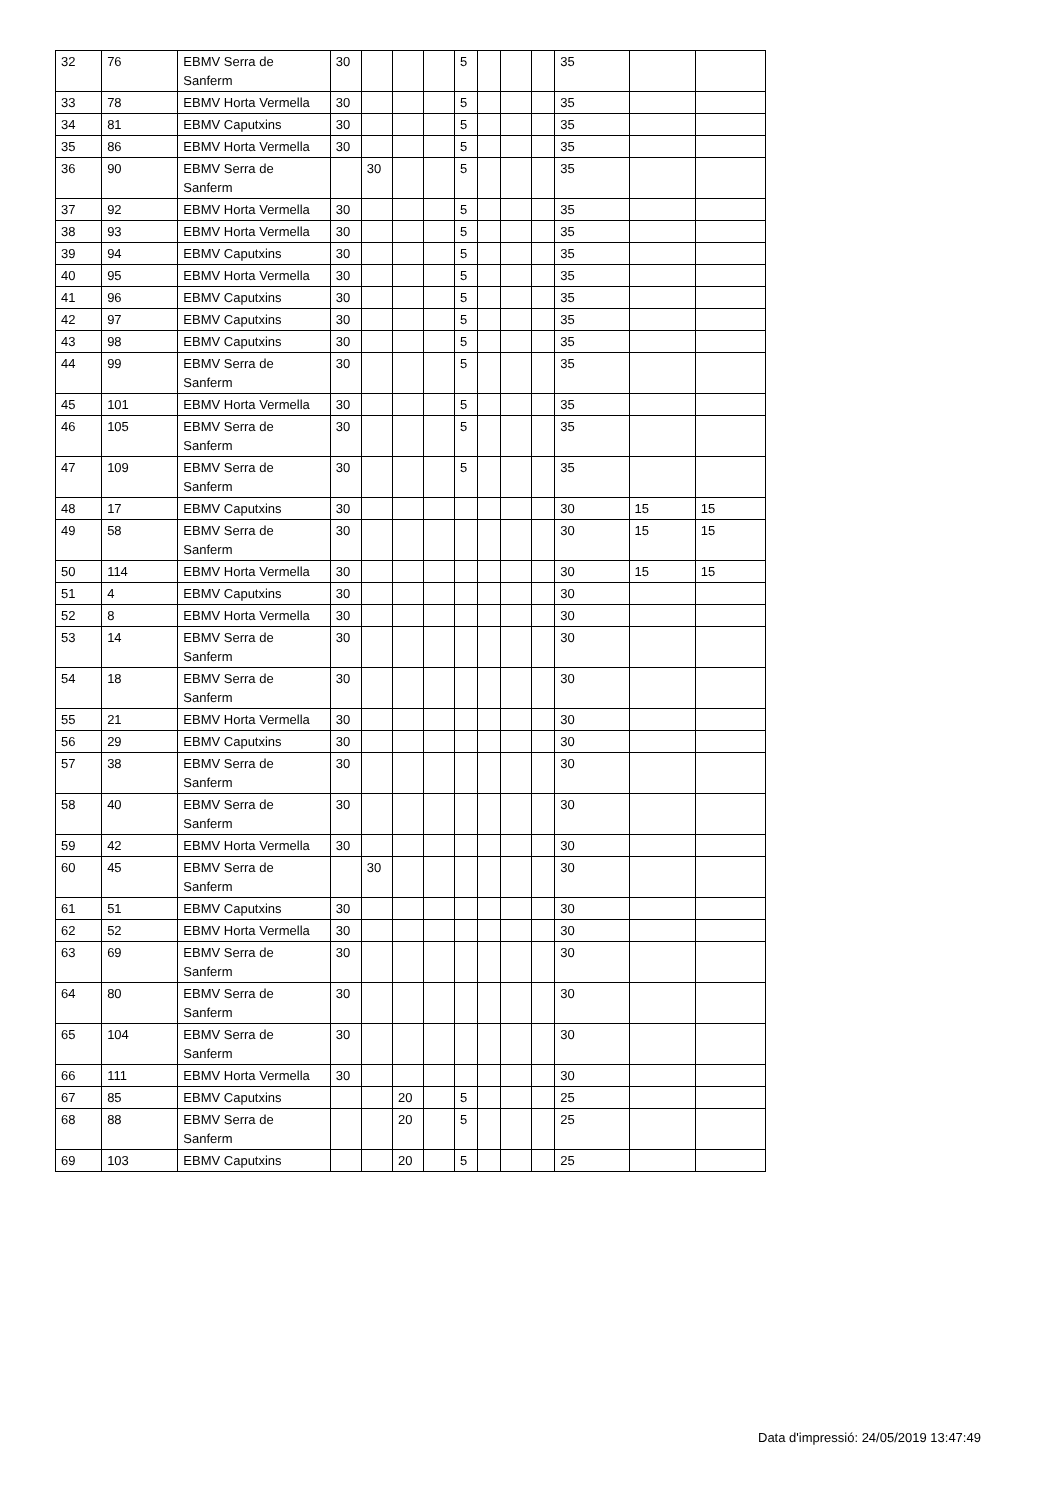| 32 | 76 | EBMV Serra de Sanferm | 30 | | | | 5 | | | | 35 | | |
| 33 | 78 | EBMV Horta Vermella | 30 | | | | 5 | | | | 35 | | |
| 34 | 81 | EBMV Caputxins | 30 | | | | 5 | | | | 35 | | |
| 35 | 86 | EBMV Horta Vermella | 30 | | | | 5 | | | | 35 | | |
| 36 | 90 | EBMV Serra de Sanferm | | 30 | | | 5 | | | | 35 | | |
| 37 | 92 | EBMV Horta Vermella | 30 | | | | 5 | | | | 35 | | |
| 38 | 93 | EBMV Horta Vermella | 30 | | | | 5 | | | | 35 | | |
| 39 | 94 | EBMV Caputxins | 30 | | | | 5 | | | | 35 | | |
| 40 | 95 | EBMV Horta Vermella | 30 | | | | 5 | | | | 35 | | |
| 41 | 96 | EBMV Caputxins | 30 | | | | 5 | | | | 35 | | |
| 42 | 97 | EBMV Caputxins | 30 | | | | 5 | | | | 35 | | |
| 43 | 98 | EBMV Caputxins | 30 | | | | 5 | | | | 35 | | |
| 44 | 99 | EBMV Serra de Sanferm | 30 | | | | 5 | | | | 35 | | |
| 45 | 101 | EBMV Horta Vermella | 30 | | | | 5 | | | | 35 | | |
| 46 | 105 | EBMV Serra de Sanferm | 30 | | | | 5 | | | | 35 | | |
| 47 | 109 | EBMV Serra de Sanferm | 30 | | | | 5 | | | | 35 | | |
| 48 | 17 | EBMV Caputxins | 30 | | | | | | | | 30 | 15 | 15 |
| 49 | 58 | EBMV Serra de Sanferm | 30 | | | | | | | | 30 | 15 | 15 |
| 50 | 114 | EBMV Horta Vermella | 30 | | | | | | | | 30 | 15 | 15 |
| 51 | 4 | EBMV Caputxins | 30 | | | | | | | | 30 | | |
| 52 | 8 | EBMV Horta Vermella | 30 | | | | | | | | 30 | | |
| 53 | 14 | EBMV Serra de Sanferm | 30 | | | | | | | | 30 | | |
| 54 | 18 | EBMV Serra de Sanferm | 30 | | | | | | | | 30 | | |
| 55 | 21 | EBMV Horta Vermella | 30 | | | | | | | | 30 | | |
| 56 | 29 | EBMV Caputxins | 30 | | | | | | | | 30 | | |
| 57 | 38 | EBMV Serra de Sanferm | 30 | | | | | | | | 30 | | |
| 58 | 40 | EBMV Serra de Sanferm | 30 | | | | | | | | 30 | | |
| 59 | 42 | EBMV Horta Vermella | 30 | | | | | | | | 30 | | |
| 60 | 45 | EBMV Serra de Sanferm | | 30 | | | | | | | 30 | | |
| 61 | 51 | EBMV Caputxins | 30 | | | | | | | | 30 | | |
| 62 | 52 | EBMV Horta Vermella | 30 | | | | | | | | 30 | | |
| 63 | 69 | EBMV Serra de Sanferm | 30 | | | | | | | | 30 | | |
| 64 | 80 | EBMV Serra de Sanferm | 30 | | | | | | | | 30 | | |
| 65 | 104 | EBMV Serra de Sanferm | 30 | | | | | | | | 30 | | |
| 66 | 111 | EBMV Horta Vermella | 30 | | | | | | | | 30 | | |
| 67 | 85 | EBMV Caputxins | | | 20 | | 5 | | | | 25 | | |
| 68 | 88 | EBMV Serra de Sanferm | | | 20 | | 5 | | | | 25 | | |
| 69 | 103 | EBMV Caputxins | | | 20 | | 5 | | | | 25 | | |
Data d'impressió: 24/05/2019 13:47:49